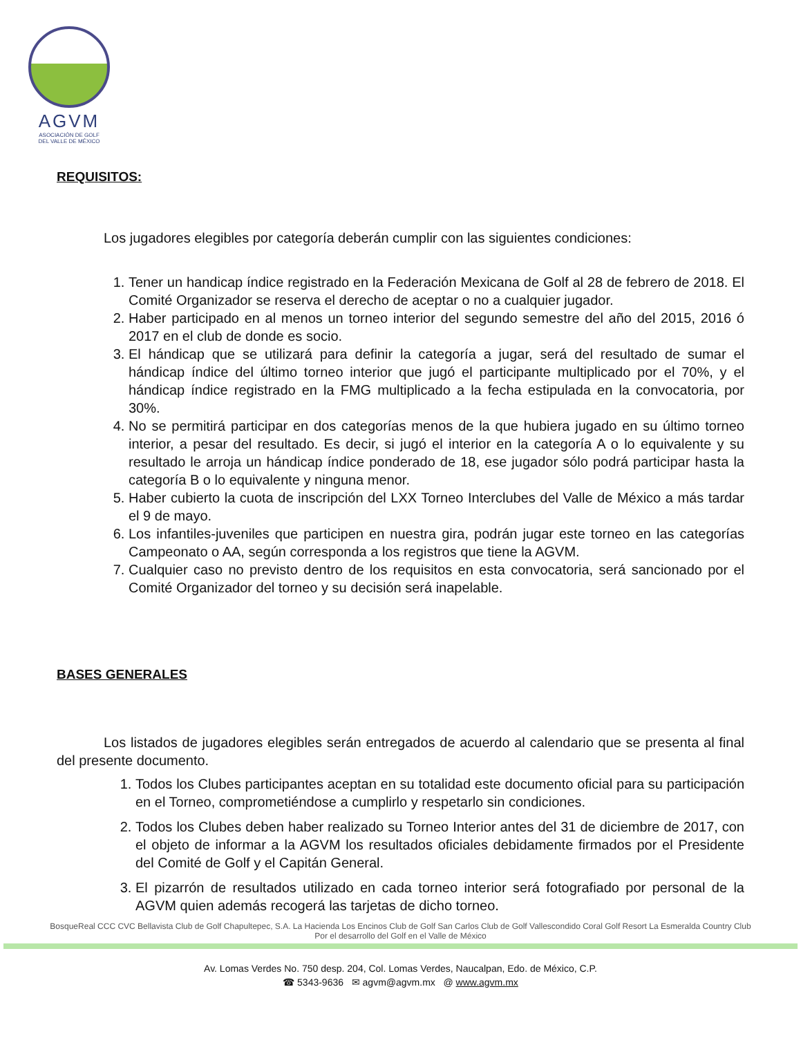AGVM
ASOCIACIÓN DE GOLF
DEL VALLE DE MÉXICO
REQUISITOS:
Los jugadores elegibles por categoría deberán cumplir con las siguientes condiciones:
1. Tener un handicap índice registrado en la Federación Mexicana de Golf al 28 de febrero de 2018. El Comité Organizador se reserva el derecho de aceptar o no a cualquier jugador.
2. Haber participado en al menos un torneo interior del segundo semestre del año del 2015, 2016 ó 2017 en el club de donde es socio.
3. El hándicap que se utilizará para definir la categoría a jugar, será del resultado de sumar el hándicap índice del último torneo interior que jugó el participante multiplicado por el 70%, y el hándicap índice registrado en la FMG multiplicado a la fecha estipulada en la convocatoria, por 30%.
4. No se permitirá participar en dos categorías menos de la que hubiera jugado en su último torneo interior, a pesar del resultado. Es decir, si jugó el interior en la categoría A o lo equivalente y su resultado le arroja un hándicap índice ponderado de 18, ese jugador sólo podrá participar hasta la categoría B o lo equivalente y ninguna menor.
5. Haber cubierto la cuota de inscripción del LXX Torneo Interclubes del Valle de México a más tardar el 9 de mayo.
6. Los infantiles-juveniles que participen en nuestra gira, podrán jugar este torneo en las categorías Campeonato o AA, según corresponda a los registros que tiene la AGVM.
7. Cualquier caso no previsto dentro de los requisitos en esta convocatoria, será sancionado por el Comité Organizador del torneo y su decisión será inapelable.
BASES GENERALES
Los listados de jugadores elegibles serán entregados de acuerdo al calendario que se presenta al final del presente documento.
1. Todos los Clubes participantes aceptan en su totalidad este documento oficial para su participación en el Torneo, comprometiéndose a cumplirlo y respetarlo sin condiciones.
2. Todos los Clubes deben haber realizado su Torneo Interior antes del 31 de diciembre de 2017, con el objeto de informar a la AGVM los resultados oficiales debidamente firmados por el Presidente del Comité de Golf y el Capitán General.
3. El pizarrón de resultados utilizado en cada torneo interior será fotografiado por personal de la AGVM quien además recogerá las tarjetas de dicho torneo.
BosqueReal CCC CVC Bellavista Club de Golf Chapultepec, S.A. La Hacienda Los Encinos Club de Golf San Carlos Club de Golf Vallescondido Coral Golf Resort La Esmeralda Country Club
Por el desarrollo del Golf en el Valle de México
Av. Lomas Verdes No. 750 desp. 204, Col. Lomas Verdes, Naucalpan, Edo. de México, C.P.
☎ 5343-9636 ✉ agvm@agvm.mx @ www.agvm.mx